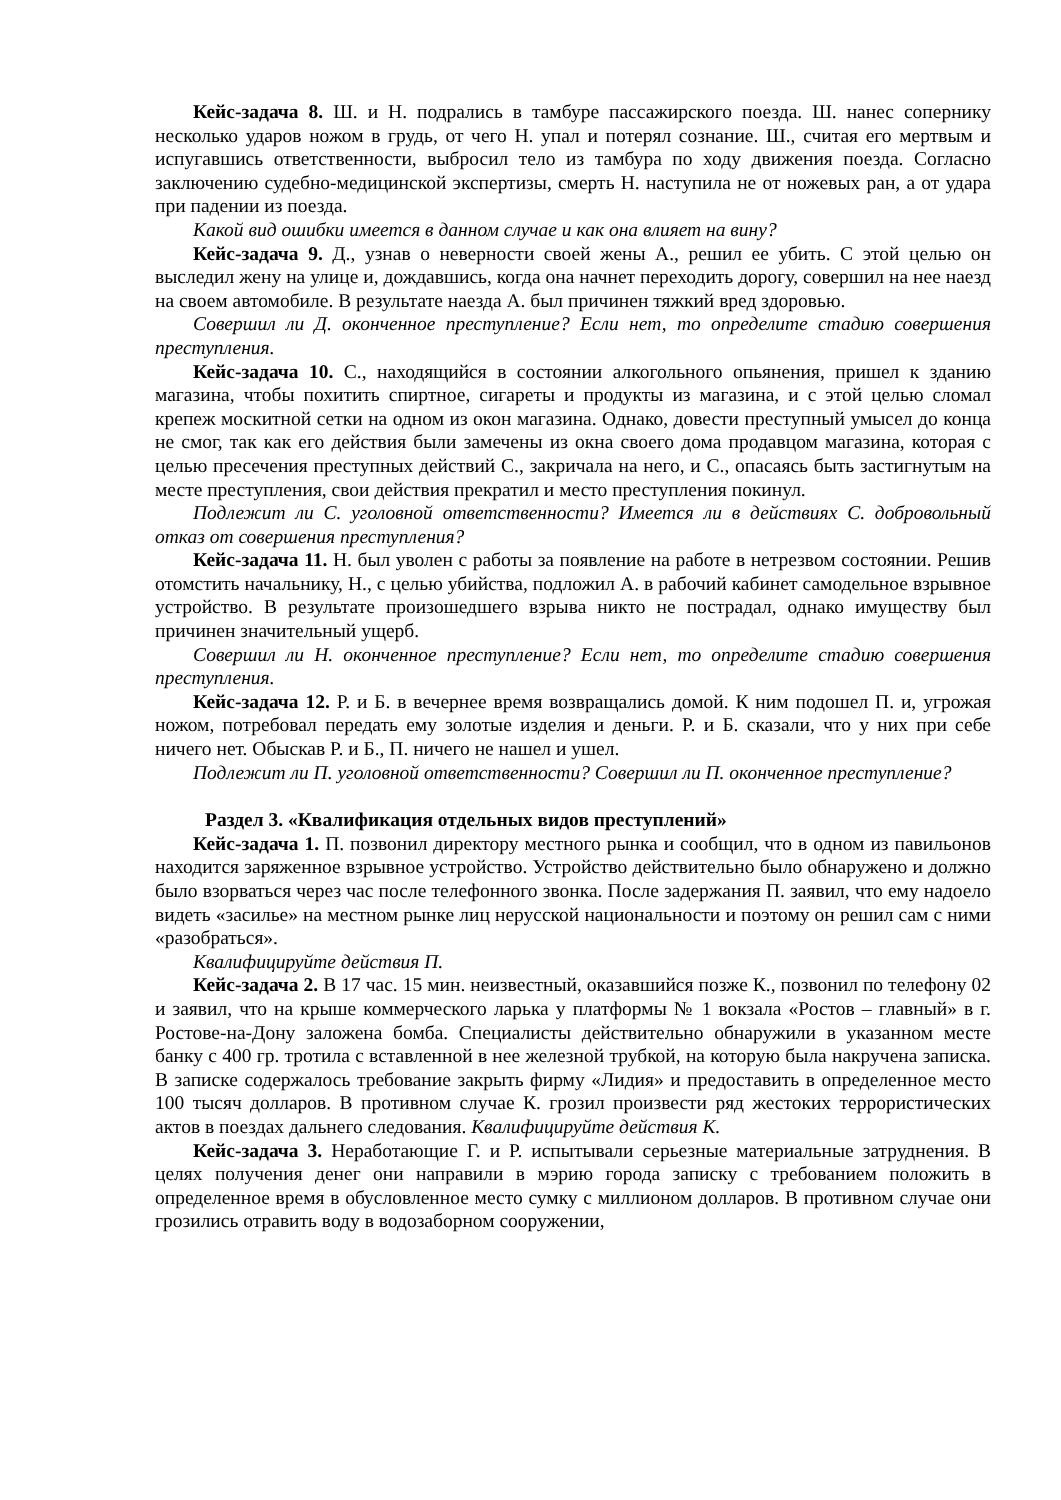Кейс-задача 8. Ш. и Н. подрались в тамбуре пассажирского поезда. Ш. нанес сопернику несколько ударов ножом в грудь, от чего Н. упал и потерял сознание. Ш., считая его мертвым и испугавшись ответственности, выбросил тело из тамбура по ходу движения поезда. Согласно заключению судебно-медицинской экспертизы, смерть Н. наступила не от ножевых ран, а от удара при падении из поезда.
Какой вид ошибки имеется в данном случае и как она влияет на вину?
Кейс-задача 9. Д., узнав о неверности своей жены А., решил ее убить. С этой целью он выследил жену на улице и, дождавшись, когда она начнет переходить дорогу, совершил на нее наезд на своем автомобиле. В результате наезда А. был причинен тяжкий вред здоровью.
Совершил ли Д. оконченное преступление? Если нет, то определите стадию совершения преступления.
Кейс-задача 10. С., находящийся в состоянии алкогольного опьянения, пришел к зданию магазина, чтобы похитить спиртное, сигареты и продукты из магазина, и с этой целью сломал крепеж москитной сетки на одном из окон магазина. Однако, довести преступный умысел до конца не смог, так как его действия были замечены из окна своего дома продавцом магазина, которая с целью пресечения преступных действий С., закричала на него, и С., опасаясь быть застигнутым на месте преступления, свои действия прекратил и место преступления покинул.
Подлежит ли С. уголовной ответственности? Имеется ли в действиях С. добровольный отказ от совершения преступления?
Кейс-задача 11. Н. был уволен с работы за появление на работе в нетрезвом состоянии. Решив отомстить начальнику, Н., с целью убийства, подложил А. в рабочий кабинет самодельное взрывное устройство. В результате произошедшего взрыва никто не пострадал, однако имуществу был причинен значительный ущерб.
Совершил ли Н. оконченное преступление? Если нет, то определите стадию совершения преступления.
Кейс-задача 12. Р. и Б. в вечернее время возвращались домой. К ним подошел П. и, угрожая ножом, потребовал передать ему золотые изделия и деньги. Р. и Б. сказали, что у них при себе ничего нет. Обыскав Р. и Б., П. ничего не нашел и ушел.
Подлежит ли П. уголовной ответственности? Совершил ли П. оконченное преступление?
Раздел 3. «Квалификация отдельных видов преступлений»
Кейс-задача 1. П. позвонил директору местного рынка и сообщил, что в одном из павильонов находится заряженное взрывное устройство. Устройство действительно было обнаружено и должно было взорваться через час после телефонного звонка. После задержания П. заявил, что ему надоело видеть «засилье» на местном рынке лиц нерусской национальности и поэтому он решил сам с ними «разобраться».
Квалифицируйте действия П.
Кейс-задача 2. В 17 час. 15 мин. неизвестный, оказавшийся позже К., позвонил по телефону 02 и заявил, что на крыше коммерческого ларька у платформы № 1 вокзала «Ростов – главный» в г. Ростове-на-Дону заложена бомба. Специалисты действительно обнаружили в указанном месте банку с 400 гр. тротила с вставленной в нее железной трубкой, на которую была накручена записка. В записке содержалось требование закрыть фирму «Лидия» и предоставить в определенное место 100 тысяч долларов. В противном случае К. грозил произвести ряд жестоких террористических актов в поездах дальнего следования. Квалифицируйте действия К.
Кейс-задача 3. Неработающие Г. и Р. испытывали серьезные материальные затруднения. В целях получения денег они направили в мэрию города записку с требованием положить в определенное время в обусловленное место сумку с миллионом долларов. В противном случае они грозились отравить воду в водозаборном сооружении,